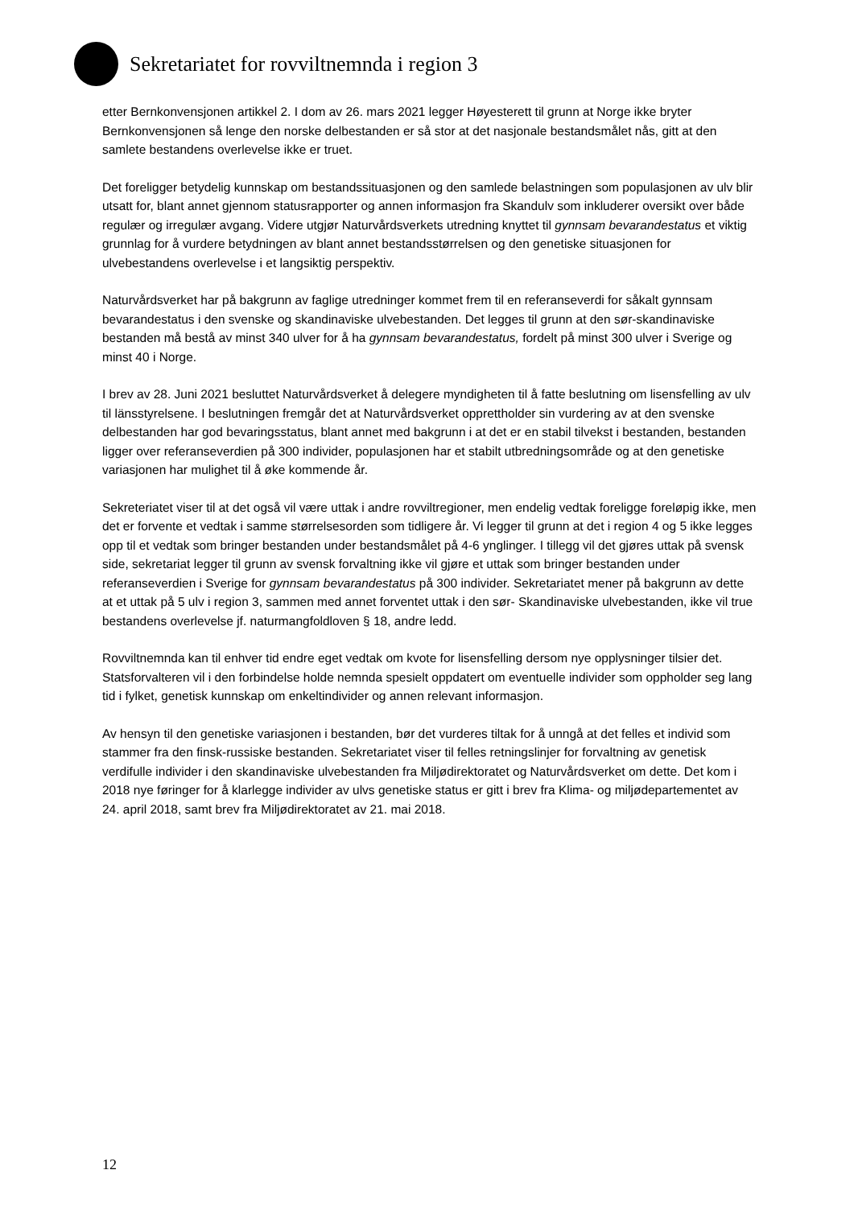Sekretariatet for rovviltnemnda i region 3
etter Bernkonvensjonen artikkel 2. I dom av 26. mars 2021 legger Høyesterett til grunn at Norge ikke bryter Bernkonvensjonen så lenge den norske delbestanden er så stor at det nasjonale bestandsmålet nås, gitt at den samlete bestandens overlevelse ikke er truet.
Det foreligger betydelig kunnskap om bestandssituasjonen og den samlede belastningen som populasjonen av ulv blir utsatt for, blant annet gjennom statusrapporter og annen informasjon fra Skandulv som inkluderer oversikt over både regulær og irregulær avgang. Videre utgjør Naturvårdsverkets utredning knyttet til gynnsam bevarandestatus et viktig grunnlag for å vurdere betydningen av blant annet bestandsstørrelsen og den genetiske situasjonen for ulvebestandens overlevelse i et langsiktig perspektiv.
Naturvårdsverket har på bakgrunn av faglige utredninger kommet frem til en referanseverdi for såkalt gynnsam bevarandestatus i den svenske og skandinaviske ulvebestanden. Det legges til grunn at den sør-skandinaviske bestanden må bestå av minst 340 ulver for å ha gynnsam bevarandestatus, fordelt på minst 300 ulver i Sverige og minst 40 i Norge.
I brev av 28. Juni 2021 besluttet Naturvårdsverket å delegere myndigheten til å fatte beslutning om lisensfelling av ulv til länsstyrelsene. I beslutningen fremgår det at Naturvårdsverket opprettholder sin vurdering av at den svenske delbestanden har god bevaringsstatus, blant annet med bakgrunn i at det er en stabil tilvekst i bestanden, bestanden ligger over referanseverdien på 300 individer, populasjonen har et stabilt utbredningsområde og at den genetiske variasjonen har mulighet til å øke kommende år.
Sekreteriatet viser til at det også vil være uttak i andre rovviltregioner, men endelig vedtak foreligge foreløpig ikke, men det er forvente et vedtak i samme størrelsesorden som tidligere år. Vi legger til grunn at det i region 4 og 5 ikke legges opp til et vedtak som bringer bestanden under bestandsmålet på 4-6 ynglinger. I tillegg vil det gjøres uttak på svensk side, sekretariat legger til grunn av svensk forvaltning ikke vil gjøre et uttak som bringer bestanden under referanseverdien i Sverige for gynnsam bevarandestatus på 300 individer. Sekretariatet mener på bakgrunn av dette at et uttak på 5 ulv i region 3, sammen med annet forventet uttak i den sør- Skandinaviske ulvebestanden, ikke vil true bestandens overlevelse jf. naturmangfoldloven § 18, andre ledd.
Rovviltnemnda kan til enhver tid endre eget vedtak om kvote for lisensfelling dersom nye opplysninger tilsier det. Statsforvalteren vil i den forbindelse holde nemnda spesielt oppdatert om eventuelle individer som oppholder seg lang tid i fylket, genetisk kunnskap om enkeltindivider og annen relevant informasjon.
Av hensyn til den genetiske variasjonen i bestanden, bør det vurderes tiltak for å unngå at det felles et individ som stammer fra den finsk-russiske bestanden. Sekretariatet viser til felles retningslinjer for forvaltning av genetisk verdifulle individer i den skandinaviske ulvebestanden fra Miljødirektoratet og Naturvårdsverket om dette. Det kom i 2018 nye føringer for å klarlegge individer av ulvs genetiske status er gitt i brev fra Klima- og miljødepartementet av 24. april 2018, samt brev fra Miljødirektoratet av 21. mai 2018.
12